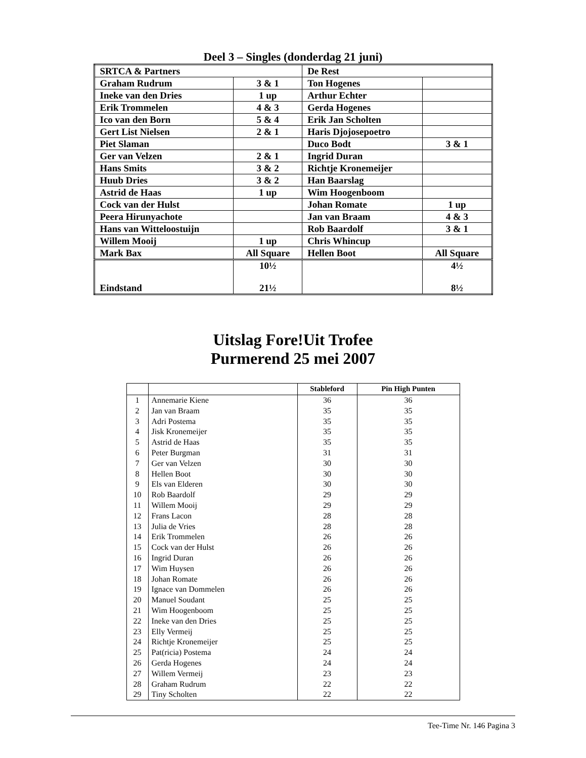Deel 3 – Singles (donderdag 21 juni)
| SRTCA & Partners | | De Rest | |
| Graham Rudrum | 3 & 1 | Ton Hogenes | |
| Ineke van den Dries | 1 up | Arthur Echter | |
| Erik Trommelen | 4 & 3 | Gerda Hogenes | |
| Ico van den Born | 5 & 4 | Erik Jan Scholten | |
| Gert List Nielsen | 2 & 1 | Haris Djojosepoetro | |
| Piet Slaman | | Duco Bodt | 3 & 1 |
| Ger van Velzen | 2 & 1 | Ingrid Duran | |
| Hans Smits | 3 & 2 | Richtje Kronemeijer | |
| Huub Dries | 3 & 2 | Han Baarslag | |
| Astrid de Haas | 1 up | Wim Hoogenboom | |
| Cock van der Hulst | | Johan Romate | 1 up |
| Peera Hirunyachote | | Jan van Braam | 4 & 3 |
| Hans van Witteloostuijn | | Rob Baardolf | 3 & 1 |
| Willem Mooij | 1 up | Chris Whincup | |
| Mark Bax | All Square | Hellen Boot | All Square |
| Eindstand | 10½ 21½ | | 4½ 8½ |
Uitslag Fore!Uit Trofee
Purmerend 25 mei 2007
| | | Stableford | Pin High Punten |
| --- | --- | --- | --- |
| 1 | Annemarie Kiene | 36 | 36 |
| 2 | Jan van Braam | 35 | 35 |
| 3 | Adri Postema | 35 | 35 |
| 4 | Jisk Kronemeijer | 35 | 35 |
| 5 | Astrid de Haas | 35 | 35 |
| 6 | Peter Burgman | 31 | 31 |
| 7 | Ger van Velzen | 30 | 30 |
| 8 | Hellen Boot | 30 | 30 |
| 9 | Els van Elderen | 30 | 30 |
| 10 | Rob Baardolf | 29 | 29 |
| 11 | Willem Mooij | 29 | 29 |
| 12 | Frans Lacon | 28 | 28 |
| 13 | Julia de Vries | 28 | 28 |
| 14 | Erik Trommelen | 26 | 26 |
| 15 | Cock van der Hulst | 26 | 26 |
| 16 | Ingrid Duran | 26 | 26 |
| 17 | Wim Huysen | 26 | 26 |
| 18 | Johan Romate | 26 | 26 |
| 19 | Ignace van Dommelen | 26 | 26 |
| 20 | Manuel Soudant | 25 | 25 |
| 21 | Wim Hoogenboom | 25 | 25 |
| 22 | Ineke van den Dries | 25 | 25 |
| 23 | Elly Vermeij | 25 | 25 |
| 24 | Richtje Kronemeijer | 25 | 25 |
| 25 | Pat(ricia) Postema | 24 | 24 |
| 26 | Gerda Hogenes | 24 | 24 |
| 27 | Willem Vermeij | 23 | 23 |
| 28 | Graham Rudrum | 22 | 22 |
| 29 | Tiny Scholten | 22 | 22 |
Tee-Time Nr. 146 Pagina 3